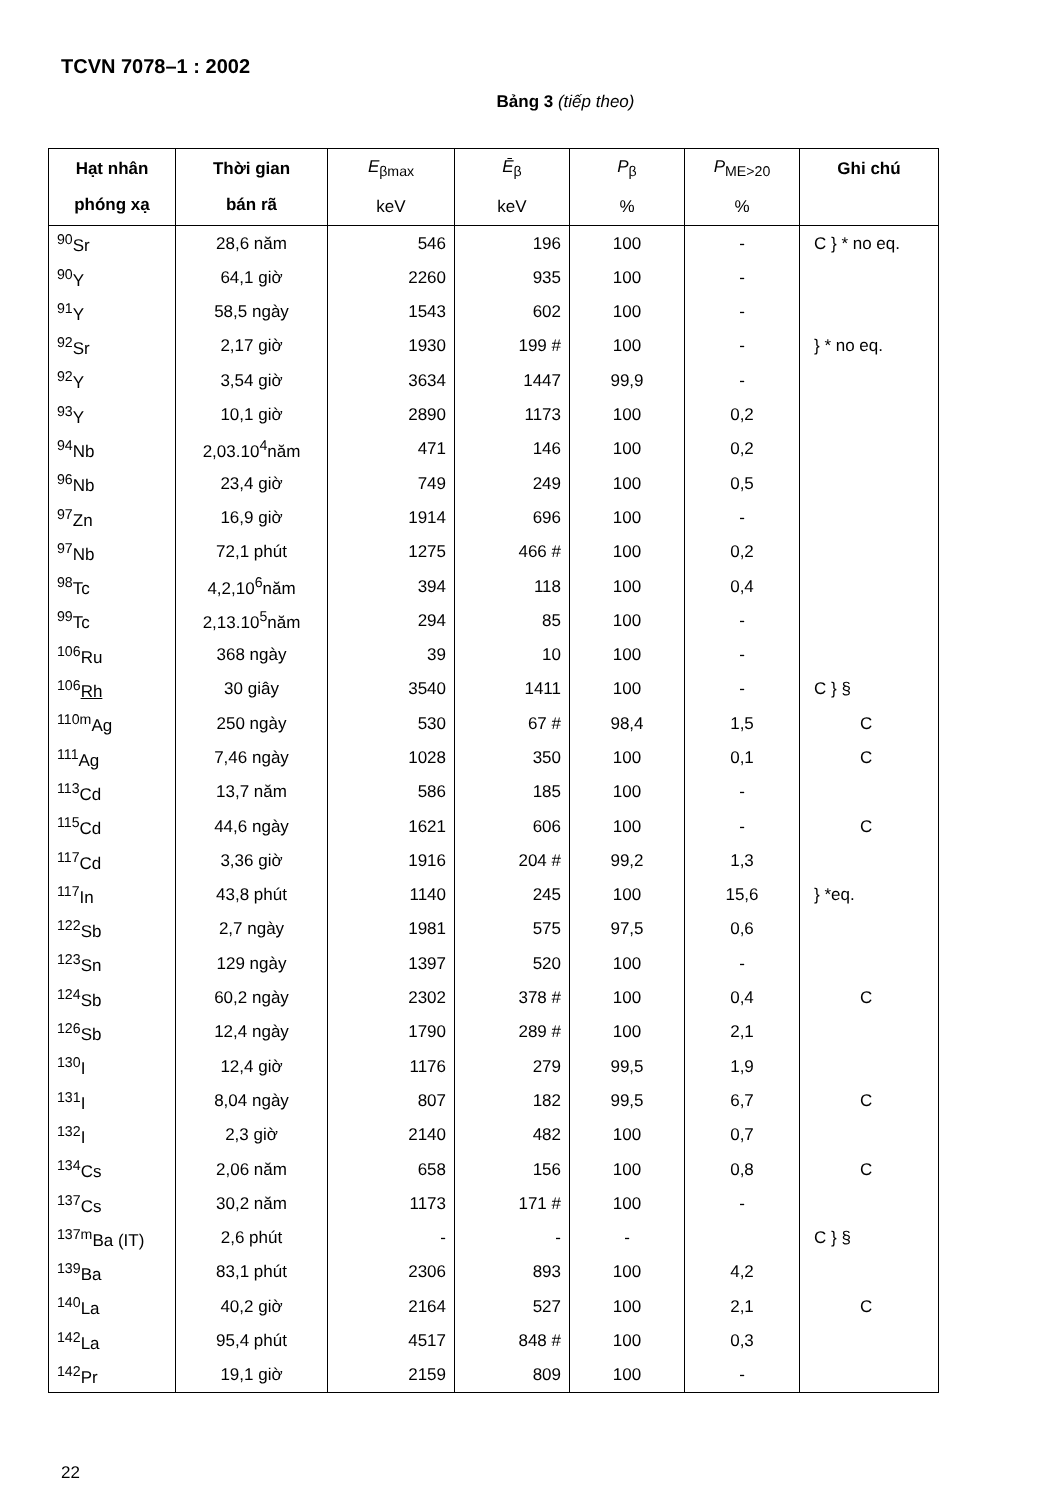TCVN 7078–1 : 2002
Bảng 3 (tiếp theo)
| Hạt nhân phóng xạ | Thời gian bán rã | E<sub>βmax</sub> keV | Ē<sub>β</sub> keV | P<sub>β</sub> % | P<sub>ME>20</sub> % | Ghi chú |
| --- | --- | --- | --- | --- | --- | --- |
| <sup>90</sup>Sr | 28,6 năm | 546 | 196 | 100 | - | C } * no eq. |
| <sup>90</sup>Y | 64,1 giờ | 2260 | 935 | 100 | - | |
| <sup>91</sup>Y | 58,5 ngày | 1543 | 602 | 100 | - | |
| <sup>92</sup>Sr | 2,17 giờ | 1930 | 199 # | 100 | - | } * no eq. |
| <sup>92</sup>Y | 3,54 giờ | 3634 | 1447 | 99,9 | - | |
| <sup>93</sup>Y | 10,1 giờ | 2890 | 1173 | 100 | 0,2 | |
| <sup>94</sup>Nb | 2,03.10<sup>4</sup>năm | 471 | 146 | 100 | 0,2 | |
| <sup>96</sup>Nb | 23,4 giờ | 749 | 249 | 100 | 0,5 | |
| <sup>97</sup>Zn | 16,9 giờ | 1914 | 696 | 100 | - | |
| <sup>97</sup>Nb | 72,1 phút | 1275 | 466 # | 100 | 0,2 | |
| <sup>98</sup>Tc | 4,2,10<sup>6</sup>năm | 394 | 118 | 100 | 0,4 | |
| <sup>99</sup>Tc | 2,13.10<sup>5</sup>năm | 294 | 85 | 100 | - | |
| <sup>106</sup>Ru | 368 ngày | 39 | 10 | 100 | - | |
| <sup>106</sup> Rh | 30 giây | 3540 | 1411 | 100 | - | C } § |
| <sup>110m</sup>Ag | 250 ngày | 530 | 67 # | 98,4 | 1,5 | C |
| <sup>111</sup>Ag | 7,46 ngày | 1028 | 350 | 100 | 0,1 | C |
| <sup>113</sup>Cd | 13,7 năm | 586 | 185 | 100 | - | |
| <sup>115</sup>Cd | 44,6 ngày | 1621 | 606 | 100 | - | C |
| <sup>117</sup>Cd | 3,36 giờ | 1916 | 204 # | 99,2 | 1,3 | |
| <sup>117</sup>In | 43,8 phút | 1140 | 245 | 100 | 15,6 | } *eq. |
| <sup>122</sup>Sb | 2,7 ngày | 1981 | 575 | 97,5 | 0,6 | |
| <sup>123</sup>Sn | 129 ngày | 1397 | 520 | 100 | - | |
| <sup>124</sup>Sb | 60,2 ngày | 2302 | 378 # | 100 | 0,4 | C |
| <sup>126</sup>Sb | 12,4 ngày | 1790 | 289 # | 100 | 2,1 | |
| <sup>130</sup>I | 12,4 giờ | 1176 | 279 | 99,5 | 1,9 | |
| <sup>131</sup>I | 8,04 ngày | 807 | 182 | 99,5 | 6,7 | C |
| <sup>132</sup>I | 2,3 giờ | 2140 | 482 | 100 | 0,7 | |
| <sup>134</sup>Cs | 2,06 năm | 658 | 156 | 100 | 0,8 | C |
| <sup>137</sup>Cs | 30,2 năm | 1173 | 171 # | 100 | - | |
| <sup>137m</sup>Ba (IT) | 2,6 phút | - | - | - | | C } § |
| <sup>139</sup>Ba | 83,1 phút | 2306 | 893 | 100 | 4,2 | |
| <sup>140</sup>La | 40,2 giờ | 2164 | 527 | 100 | 2,1 | C |
| <sup>142</sup>La | 95,4 phút | 4517 | 848 # | 100 | 0,3 | |
| <sup>142</sup>Pr | 19,1 giờ | 2159 | 809 | 100 | - | |
22